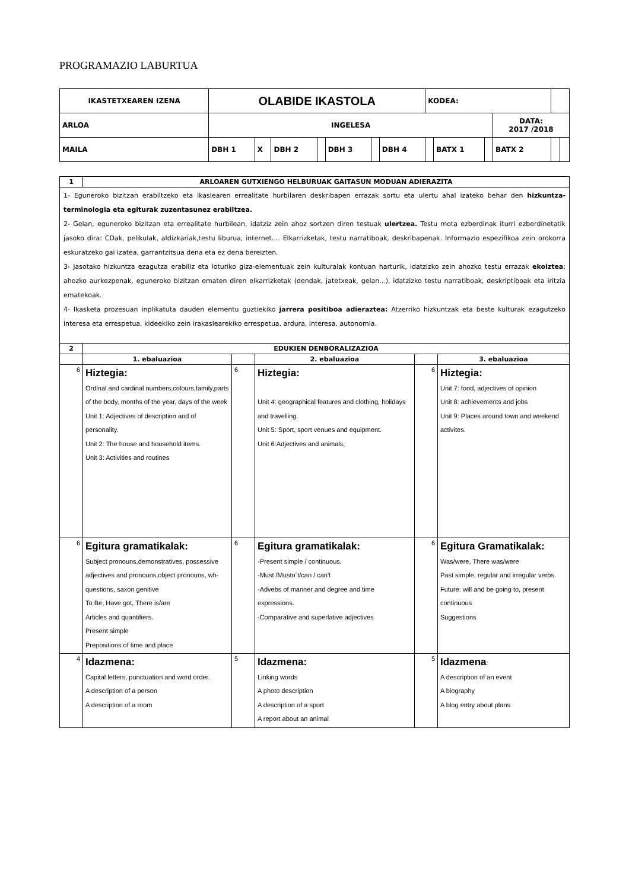PROGRAMAZIO LABURTUA
| IKASTETXEAREN IZENA | OLABIDE IKASTOLA | | | | | | | KODEA: | | | | | |
| ARLOA | INGELESA | | | | | | | | | | DATA: 2017 /2018 | | |
| MAILA | DBH 1 | X | DBH 2 | | DBH 3 | | DBH 4 | | BATX 1 | | BATX 2 | | |
| 1 | ARLOAREN GUTXIENGO HELBURUAK GAITASUN MODUAN ADIERAZITA | | | | |
| 1- Eguneroko bizitzan erabiltzeko eta ikaslearen errealitate hurbilaren deskribapen errazak sortu eta ulertu ahal izateko behar den hizkuntza-terminologia eta egiturak zuzentasunez erabiltzea. 2- Gelan, eguneroko bizitzan eta errealitate hurbilean, idatziz zein ahoz sortzen diren testuak ulertzea. Testu mota ezberdinak iturri ezberdinetatik jasoko dira: CDak, pelikulak, aldizkariak,testu liburua, internet.... Elkarrizketak, testu narratiboak, deskribapenak. Informazio espezifikoa zein orokorra eskuratzeko gai izatea, garrantzitsua dena eta ez dena bereizten. 3- Jasotako hizkuntza ezagutza erabiliz eta loturiko giza-elementuak zein kulturalak kontuan harturik, idatzizko zein ahozko testu errazak ekoiztea : ahozko aurkezpenak, eguneroko bizitzan ematen diren elkarrizketak (dendak, jatetxeak, gelan...), idatzizko testu narratiboak, deskriptiboak eta iritzia ematekoak. 4- Ikasketa prozesuan inplikatuta dauden elementu guztiekiko jarrera positiboa adieraztea: Atzerriko hizkuntzak eta beste kulturak ezagutzeko interesa eta errespetua, kideekiko zein irakaslearekiko errespetua, ardura, interesa, autonomia. | | | | | |
| 2 | EDUKIEN DENBORALIZAZIOA | | | | |
| | 1. ebaluazioa | | 2. ebaluazioa | | 3. ebaluazioa |
| 6 | Hiztegia: Ordinal and cardinal numbers,colours,family,parts of the body, months of the year, days of the week Unit 1: Adjectives of description and of personality. Unit 2: The house and household items. Unit 3: Activities and routines | 6 | Hiztegia: Unit 4: geographical features and clothing, holidays and travelling. Unit 5: Sport, sport venues and equipment. Unit 6:Adjectives and animals, | 6 | Hiztegia: Unit 7: food, adjectives of opinion Unit 8: achievements and jobs Unit 9: Places around town and weekend activites. |
| 6 | Egitura gramatikalak: Subject pronouns,demonstratives, possessive adjectives and pronouns,object pronouns, wh-questions, saxon genitive To Be, Have got, There is/are Articles and quantifiers. Present simple Prepositions of time and place | 6 | Egitura gramatikalak: -Present simple / continuous. -Must /Mustn´t/can / can't -Advebs of manner and degree and time expressions. -Comparative and superlative adjectives | 6 | Egitura Gramatikalak: Was/were, There was/were Past simple, regular and irregular verbs. Future: will and be going to, present continuous Suggestions |
| 4 | Idazmena: Capital letters, punctuation and word order. A description of a person A description of a room | 5 | Idazmena: Linking words A photo description A description of a sport A report about an animal | 5 | Idazmena : A description of an event A biography A blog entry about plans |